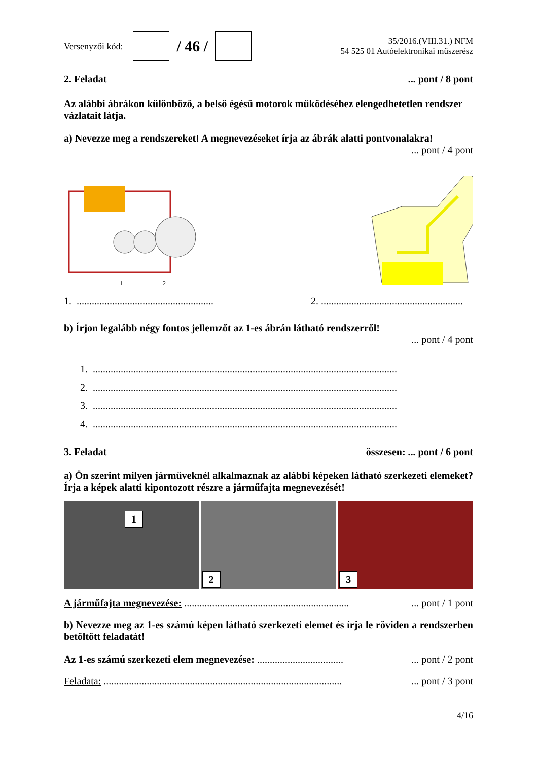Versenyzői kód: / 46 / 35/2016.(VIII.31.) NFM
54 525 01 Autóelektronikai műszerész
2. Feladat... pont / 8 pont
Az alábbi ábrákon különböző, a belső égésű motorok működéséhez elengedhetetlen rendszer vázlatait látja.
a) Nevezze meg a rendszereket! A megnevezéseket írja az ábrák alatti pontvonalakra!
... pont / 4 pont
1
2
1. ...................................................... 2. ........................................................
b) Írjon legalább négy fontos jellemzőt az 1-es ábrán látható rendszerről!
... pont / 4 pont
1. ........................................................................................................................
2. ........................................................................................................................
3. ........................................................................................................................
4. ........................................................................................................................
3. Feladat összesen: ... pont / 6 pont
a) Ön szerint milyen járműveknél alkalmaznak az alábbi képeken látható szerkezeti elemeket? Írja a képek alatti kipontozott részre a járműfajta megnevezését!
1
2
3
A járműfajta megnevezése: .................................................................... pont / 1 pont
b) Nevezze meg az 1-es számú képen látható szerkezeti elemet és írja le röviden a rendszerben betöltött feladatát!
Az 1-es számú szerkezeti elem megnevezése: ..................................... pont / 2 pont
Feladata: ................................................................................................. pont / 3 pont
4/16